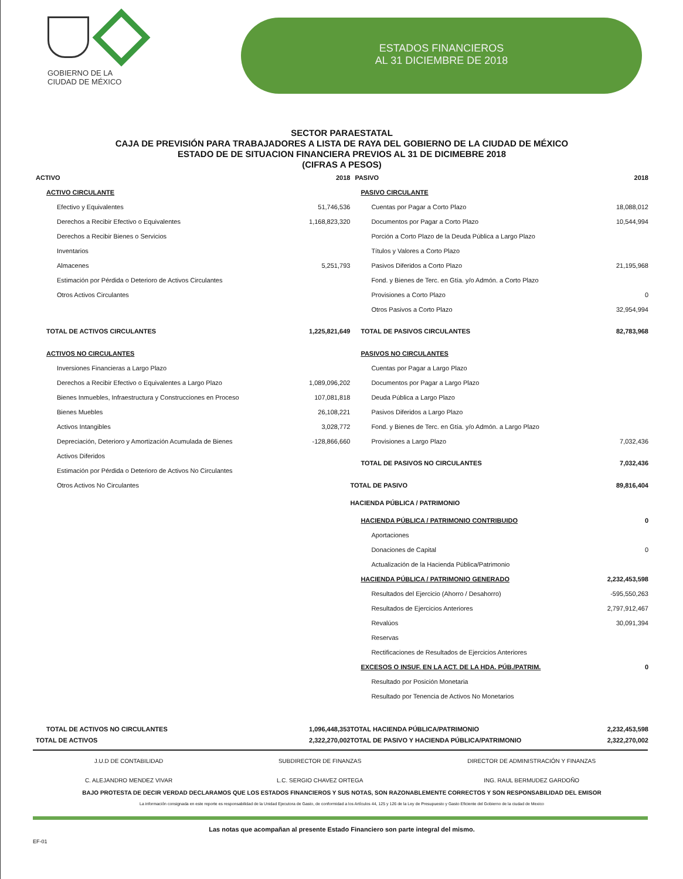GOBIERNO DE LA
CIUDAD DE MÉXICO
ESTADOS FINANCIEROS
AL 31 DICIEMBRE DE 2018
SECTOR PARAESTATAL
CAJA DE PREVISIÓN PARA TRABAJADORES A LISTA DE RAYA DEL GOBIERNO DE LA CIUDAD DE MÉXICO
ESTADO DE DE SITUACION FINANCIERA PREVIOS AL 31 DE DICIMEBRE 2018
(CIFRAS A PESOS)
| ACTIVO | 2018 | PASIVO | 2018 |
| ACTIVO CIRCULANTE | | PASIVO CIRCULANTE | |
| Efectivo y Equivalentes | 51,746,536 | Cuentas por Pagar a Corto Plazo | 18,088,012 |
| Derechos a Recibir Efectivo o Equivalentes | 1,168,823,320 | Documentos por Pagar a Corto Plazo | 10,544,994 |
| Derechos a Recibir Bienes o Servicios | | Porción a Corto Plazo de la Deuda Pública a Largo Plazo | |
| Inventarios | | Títulos y Valores a Corto Plazo | |
| Almacenes | 5,251,793 | Pasivos Diferidos a Corto Plazo | 21,195,968 |
| Estimación por Pérdida o Deterioro de Activos Circulantes | | Fond. y Bienes de Terc. en Gtía. y/o Admón. a Corto Plazo | |
| Otros Activos Circulantes | | Provisiones a Corto Plazo | 0 |
| | | Otros Pasivos a Corto Plazo | 32,954,994 |
| TOTAL DE ACTIVOS CIRCULANTES | 1,225,821,649 | TOTAL DE PASIVOS CIRCULANTES | 82,783,968 |
| ACTIVOS NO CIRCULANTES | | PASIVOS NO CIRCULANTES | |
| Inversiones Financieras a Largo Plazo | | Cuentas por Pagar a Largo Plazo | |
| Derechos a Recibir Efectivo o Equivalentes a Largo Plazo | 1,089,096,202 | Documentos por Pagar a Largo Plazo | |
| Bienes Inmuebles, Infraestructura y Construcciones en Proceso | 107,081,818 | Deuda Pública a Largo Plazo | |
| Bienes Muebles | 26,108,221 | Pasivos Diferidos a Largo Plazo | |
| Activos Intangibles | 3,028,772 | Fond. y Bienes de Terc. en Gtía. y/o Admón. a Largo Plazo | |
| Depreciación, Deterioro y Amortización Acumulada de Bienes | -128,866,660 | Provisiones a Largo Plazo | 7,032,436 |
| Activos Diferidos | | TOTAL DE PASIVOS NO CIRCULANTES | 7,032,436 |
| Estimación por Pérdida o Deterioro de Activos No Circulantes | | | |
| Otros Activos No Circulantes | | TOTAL DE PASIVO | 89,816,404 |
| | | HACIENDA PÚBLICA / PATRIMONIO | |
| | | HACIENDA PÚBLICA / PATRIMONIO CONTRIBUIDO | 0 |
| | | Aportaciones | |
| | | Donaciones de Capital | 0 |
| | | Actualización de la Hacienda Pública/Patrimonio | |
| | | HACIENDA PÚBLICA / PATRIMONIO GENERADO | 2,232,453,598 |
| | | Resultados del Ejercicio (Ahorro / Desahorro) | -595,550,263 |
| | | Resultados de Ejercicios Anteriores | 2,797,912,467 |
| | | Revalúos | 30,091,394 |
| | | Reservas | |
| | | Rectificaciones de Resultados de Ejercicios Anteriores | |
| | | EXCESOS O INSUF. EN LA ACT. DE LA HDA. PÚB./PATRIM. | 0 |
| | | Resultado por Posición Monetaria | |
| | | Resultado por Tenencia de Activos No Monetarios | |
| TOTAL DE ACTIVOS NO CIRCULANTES | 1,096,448,353 | TOTAL HACIENDA PÚBLICA/PATRIMONIO | 2,232,453,598 |
| TOTAL DE ACTIVOS | 2,322,270,002 | TOTAL DE PASIVO Y HACIENDA PÚBLICA/PATRIMONIO | 2,322,270,002 |
J.U.D DE CONTABILIDAD
C. ALEJANDRO MENDEZ VIVAR
SUBDIRECTOR DE FINANZAS
L.C. SERGIO CHAVEZ ORTEGA
DIRECTOR DE ADMINISTRACIÓN Y FINANZAS
ING. RAUL BERMUDEZ GARDOÑO
BAJO PROTESTA DE DECIR VERDAD DECLARAMOS QUE LOS ESTADOS FINANCIEROS Y SUS NOTAS, SON RAZONABLEMENTE CORRECTOS Y SON RESPONSABILIDAD DEL EMISOR
La información consignada en este reporte es responsabilidad de la Unidad Ejecutora de Gasto, de conformidad a los Artículos 44, 125 y 126 de la Ley de Presupuesto y Gasto Eficiente del Gobierno de la ciudad de Mexico
Las notas que acompañan al presente Estado Financiero son parte integral del mismo.
EF-01